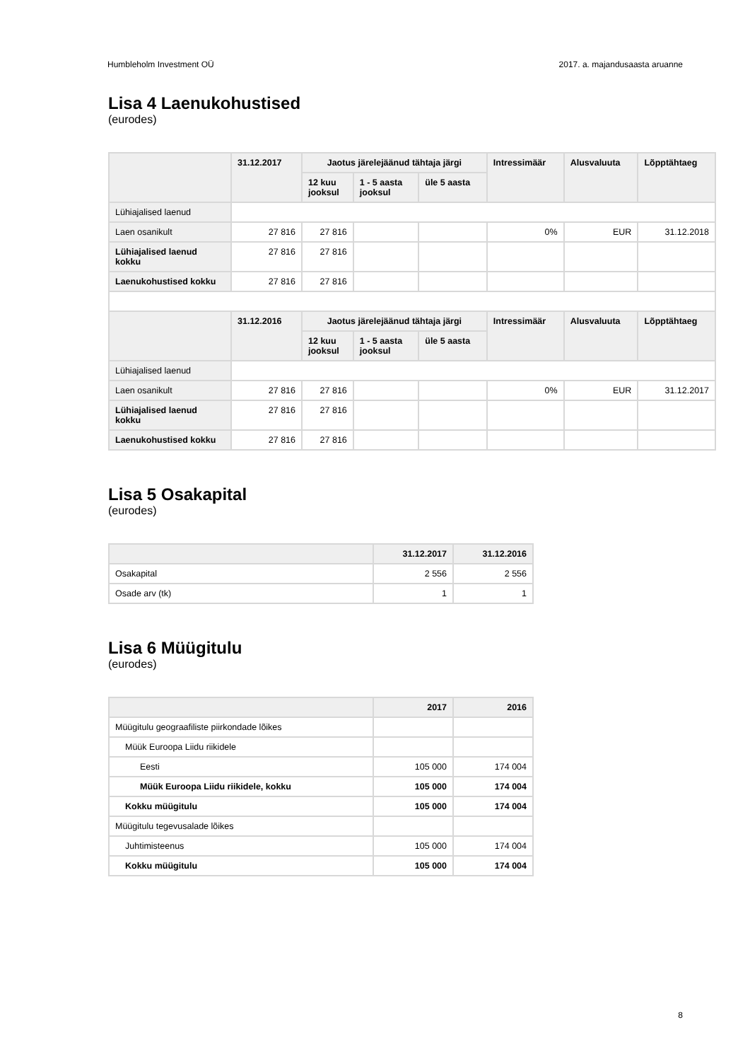Humbleholm Investment OÜ 2017. a. majandusaasta aruanne
Lisa 4 Laenukohustised
(eurodes)
| | 31.12.2017 | Jaotus järelejäänud tähtaja järgi | | | Intressimäär | Alusvaluuta | Lõpptähtaeg |
| --- | --- | --- | --- | --- | --- | --- | --- |
| | | 12 kuu jooksul | 1 - 5 aasta jooksul | üle 5 aasta | | | |
| Lühiajalised laenud | | | | | | | |
| Laen osanikult | 27 816 | 27 816 | | | 0% | EUR | 31.12.2018 |
| Lühiajalised laenud kokku | 27 816 | 27 816 | | | | | |
| Laenukohustised kokku | 27 816 | 27 816 | | | | | |
| | 31.12.2016 | Jaotus järelejäänud tähtaja järgi | | | Intressimäär | Alusvaluuta | Lõpptähtaeg |
| | | 12 kuu jooksul | 1 - 5 aasta jooksul | üle 5 aasta | | | |
| Lühiajalised laenud | | | | | | | |
| Laen osanikult | 27 816 | 27 816 | | | 0% | EUR | 31.12.2017 |
| Lühiajalised laenud kokku | 27 816 | 27 816 | | | | | |
| Laenukohustised kokku | 27 816 | 27 816 | | | | | |
Lisa 5 Osakapital
(eurodes)
| | 31.12.2017 | 31.12.2016 |
| --- | --- | --- |
| Osakapital | 2 556 | 2 556 |
| Osade arv (tk) | 1 | 1 |
Lisa 6 Müügitulu
(eurodes)
| | 2017 | 2016 |
| --- | --- | --- |
| Müügitulu geograafiliste piirkondade lõikes | | |
| Müük Euroopa Liidu riikidele | | |
| Eesti | 105 000 | 174 004 |
| Müük Euroopa Liidu riikidele, kokku | 105 000 | 174 004 |
| Kokku müügitulu | 105 000 | 174 004 |
| Müügitulu tegevusalade lõikes | | |
| Juhtimisteenus | 105 000 | 174 004 |
| Kokku müügitulu | 105 000 | 174 004 |
8